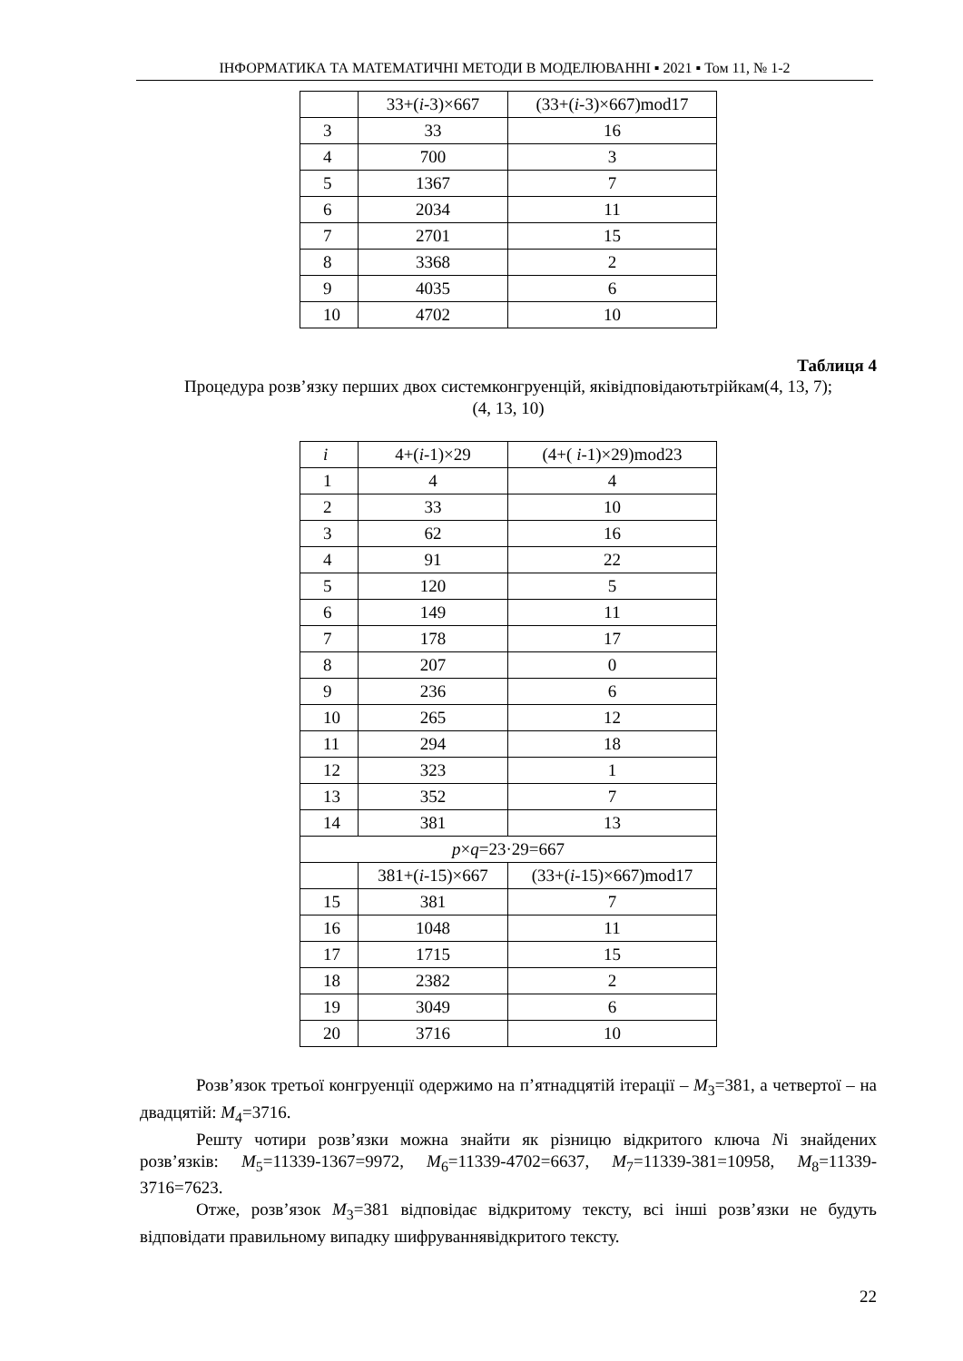ІНФОРМАТИКА ТА МАТЕМАТИЧНІ МЕТОДИ В МОДЕЛЮВАННІ ▪ 2021 ▪ Том 11, № 1-2
| | 33+( i -3)×667 | (33+( i -3)×667)mod17 |
| 3 | 33 | 16 |
| 4 | 700 | 3 |
| 5 | 1367 | 7 |
| 6 | 2034 | 11 |
| 7 | 2701 | 15 |
| 8 | 3368 | 2 |
| 9 | 4035 | 6 |
| 10 | 4702 | 10 |
Таблиця 4
Процедура розв’язку перших двох системконгруенцій, яківідповідаютьтрійкам(4, 13, 7);
(4, 13, 10)
| i | 4+( i -1)×29 | (4+( i -1)×29)mod23 |
| 1 | 4 | 4 |
| 2 | 33 | 10 |
| 3 | 62 | 16 |
| 4 | 91 | 22 |
| 5 | 120 | 5 |
| 6 | 149 | 11 |
| 7 | 178 | 17 |
| 8 | 207 | 0 |
| 9 | 236 | 6 |
| 10 | 265 | 12 |
| 11 | 294 | 18 |
| 12 | 323 | 1 |
| 13 | 352 | 7 |
| 14 | 381 | 13 |
| p × q =23·29=667 | | |
| | 381+( i -15)×667 | (33+( i -15)×667)mod17 |
| 15 | 381 | 7 |
| 16 | 1048 | 11 |
| 17 | 1715 | 15 |
| 18 | 2382 | 2 |
| 19 | 3049 | 6 |
| 20 | 3716 | 10 |
Розв’язок третьої конгруенції одержимо на п’ятнадцятій ітерації – M<sub>3</sub>=381, а четвертої – на двадцятій: M<sub>4</sub>=3716.
Решту чотири розв’язки можна знайти як різницю відкритого ключа Nі знайдених розв’язків: M<sub>5</sub>=11339-1367=9972, M<sub>6</sub>=11339-4702=6637, M<sub>7</sub>=11339-381=10958, M<sub>8</sub>=11339-3716=7623.
Отже, розв’язок M<sub>3</sub>=381 відповідає відкритому тексту, всі інші розв’язки не будуть відповідати правильному випадку шифруваннявідкритого тексту.
22